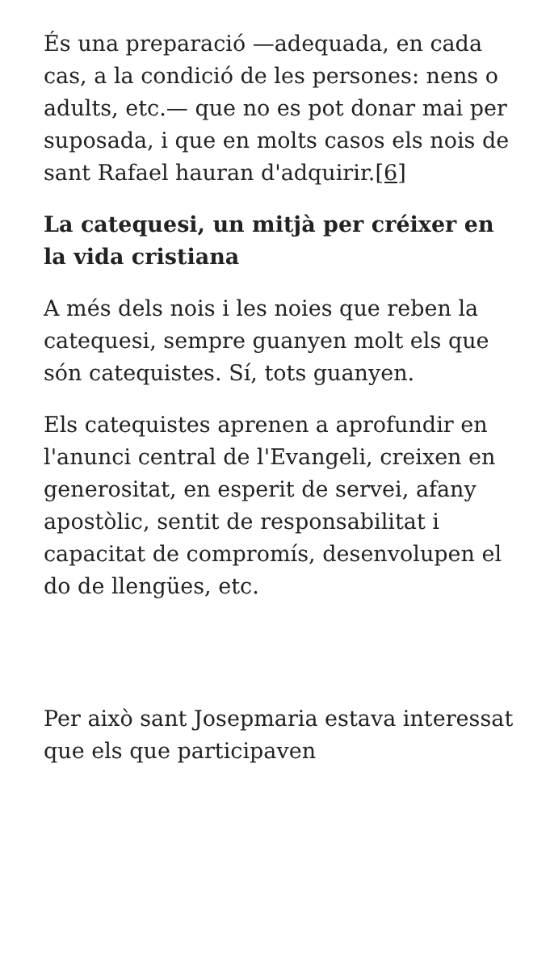És una preparació —adequada, en cada cas, a la condició de les persones: nens o adults, etc.— que no es pot donar mai per suposada, i que en molts casos els nois de sant Rafael hauran d'adquirir.[6]
La catequesi, un mitjà per créixer en la vida cristiana
A més dels nois i les noies que reben la catequesi, sempre guanyen molt els que són catequistes. Sí, tots guanyen.
Els catequistes aprenen a aprofundir en l'anunci central de l'Evangeli, creixen en generositat, en esperit de servei, afany apostòlic, sentit de responsabilitat i capacitat de compromís, desenvolupen el do de llengües, etc.
Per això sant Josepmaria estava interessat que els que participaven